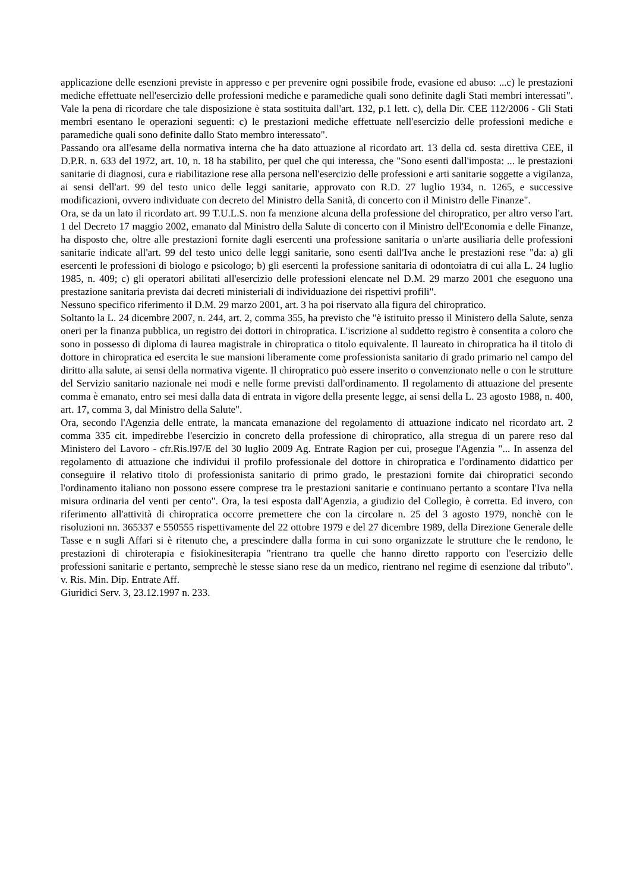applicazione delle esenzioni previste in appresso e per prevenire ogni possibile frode, evasione ed abuso: ...c) le prestazioni mediche effettuate nell'esercizio delle professioni mediche e paramediche quali sono definite dagli Stati membri interessati". Vale la pena di ricordare che tale disposizione è stata sostituita dall'art. 132, p.1 lett. c), della Dir. CEE 112/2006 - Gli Stati membri esentano le operazioni seguenti: c) le prestazioni mediche effettuate nell'esercizio delle professioni mediche e paramediche quali sono definite dallo Stato membro interessato".
Passando ora all'esame della normativa interna che ha dato attuazione al ricordato art. 13 della cd. sesta direttiva CEE, il D.P.R. n. 633 del 1972, art. 10, n. 18 ha stabilito, per quel che qui interessa, che "Sono esenti dall'imposta: ... le prestazioni sanitarie di diagnosi, cura e riabilitazione rese alla persona nell'esercizio delle professioni e arti sanitarie soggette a vigilanza, ai sensi dell'art. 99 del testo unico delle leggi sanitarie, approvato con R.D. 27 luglio 1934, n. 1265, e successive modificazioni, ovvero individuate con decreto del Ministro della Sanità, di concerto con il Ministro delle Finanze".
Ora, se da un lato il ricordato art. 99 T.U.L.S. non fa menzione alcuna della professione del chiropratico, per altro verso l'art. 1 del Decreto 17 maggio 2002, emanato dal Ministro della Salute di concerto con il Ministro dell'Economia e delle Finanze, ha disposto che, oltre alle prestazioni fornite dagli esercenti una professione sanitaria o un'arte ausiliaria delle professioni sanitarie indicate all'art. 99 del testo unico delle leggi sanitarie, sono esenti dall'Iva anche le prestazioni rese "da: a) gli esercenti le professioni di biologo e psicologo; b) gli esercenti la professione sanitaria di odontoiatra di cui alla L. 24 luglio 1985, n. 409; c) gli operatori abilitati all'esercizio delle professioni elencate nel D.M. 29 marzo 2001 che eseguono una prestazione sanitaria prevista dai decreti ministeriali di individuazione dei rispettivi profili".
Nessuno specifico riferimento il D.M. 29 marzo 2001, art. 3 ha poi riservato alla figura del chiropratico.
Soltanto la L. 24 dicembre 2007, n. 244, art. 2, comma 355, ha previsto che "è istituito presso il Ministero della Salute, senza oneri per la finanza pubblica, un registro dei dottori in chiropratica. L'iscrizione al suddetto registro è consentita a coloro che sono in possesso di diploma di laurea magistrale in chiropratica o titolo equivalente. Il laureato in chiropratica ha il titolo di dottore in chiropratica ed esercita le sue mansioni liberamente come professionista sanitario di grado primario nel campo del diritto alla salute, ai sensi della normativa vigente. Il chiropratico può essere inserito o convenzionato nelle o con le strutture del Servizio sanitario nazionale nei modi e nelle forme previsti dall'ordinamento. Il regolamento di attuazione del presente comma è emanato, entro sei mesi dalla data di entrata in vigore della presente legge, ai sensi della L. 23 agosto 1988, n. 400, art. 17, comma 3, dal Ministro della Salute".
Ora, secondo l'Agenzia delle entrate, la mancata emanazione del regolamento di attuazione indicato nel ricordato art. 2 comma 335 cit. impedirebbe l'esercizio in concreto della professione di chiropratico, alla stregua di un parere reso dal Ministero del Lavoro - cfr.Ris.l97/E del 30 luglio 2009 Ag. Entrate Ragion per cui, prosegue l'Agenzia "... In assenza del regolamento di attuazione che individui il profilo professionale del dottore in chiropratica e l'ordinamento didattico per conseguire il relativo titolo di professionista sanitario di primo grado, le prestazioni fornite dai chiropratici secondo l'ordinamento italiano non possono essere comprese tra le prestazioni sanitarie e continuano pertanto a scontare l'Iva nella misura ordinaria del venti per cento". Ora, la tesi esposta dall'Agenzia, a giudizio del Collegio, è corretta. Ed invero, con riferimento all'attività di chiropratica occorre premettere che con la circolare n. 25 del 3 agosto 1979, nonchè con le risoluzioni nn. 365337 e 550555 rispettivamente del 22 ottobre 1979 e del 27 dicembre 1989, della Direzione Generale delle Tasse e n sugli Affari si è ritenuto che, a prescindere dalla forma in cui sono organizzate le strutture che le rendono, le prestazioni di chiroterapia e fisiokinesiterapia "rientrano tra quelle che hanno diretto rapporto con l'esercizio delle professioni sanitarie e pertanto, semprechè le stesse siano rese da un medico, rientrano nel regime di esenzione dal tributo". v. Ris. Min. Dip. Entrate Aff.
Giuridici Serv. 3, 23.12.1997 n. 233.